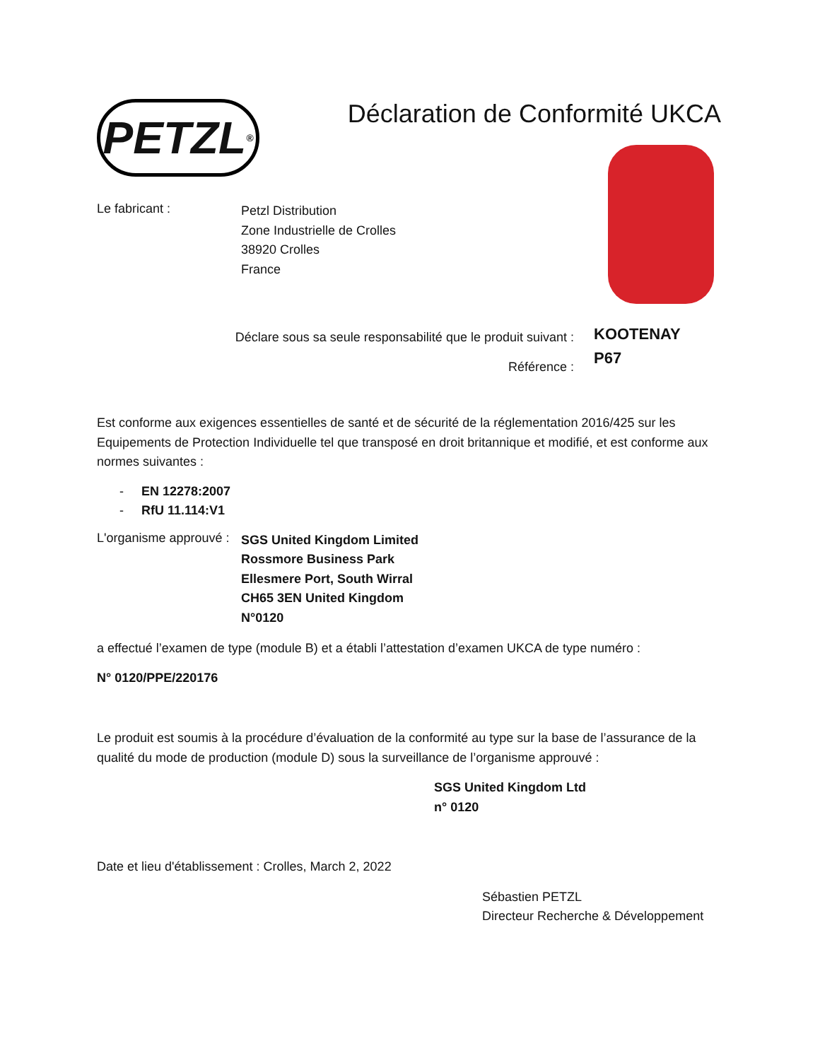PETZL<sup>®</sup>
Déclaration de Conformité UKCA
Le fabricant :
Petzl Distribution
Zone Industrielle de Crolles
38920 Crolles
France
Déclare sous sa seule responsabilité que le produit suivant :
Référence :
KOOTENAY
P67
Est conforme aux exigences essentielles de santé et de sécurité de la réglementation 2016/425 sur les Equipements de Protection Individuelle tel que transposé en droit britannique et modifié, et est conforme aux normes suivantes :
- EN 12278:2007
- RfU 11.114:V1
L'organisme approuvé :
SGS United Kingdom Limited
Rossmore Business Park
Ellesmere Port, South Wirral
CH65 3EN United Kingdom
N°0120
a effectué l’examen de type (module B) et a établi l’attestation d’examen UKCA de type numéro :
N° 0120/PPE/220176
Le produit est soumis à la procédure d’évaluation de la conformité au type sur la base de l’assurance de la qualité du mode de production (module D) sous la surveillance de l’organisme approuvé :
SGS United Kingdom Ltd
n° 0120
Date et lieu d'établissement : Crolles, March 2, 2022
Sébastien PETZL
Directeur Recherche & Développement